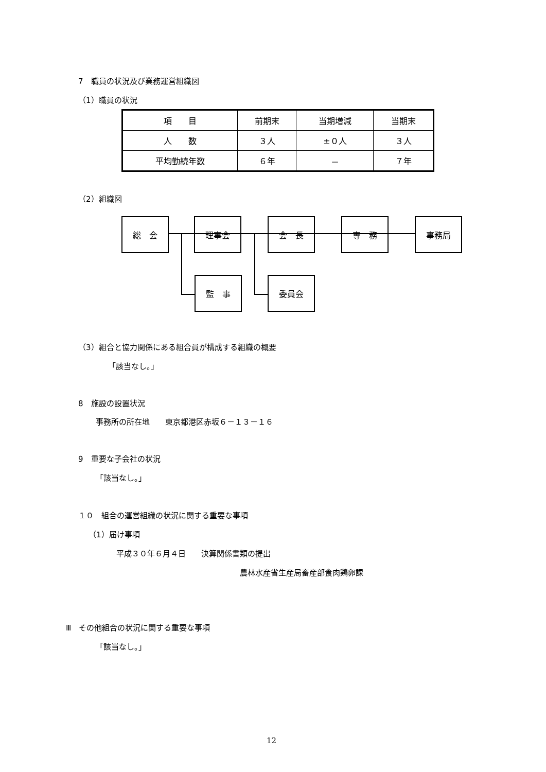7　職員の状況及び業務運営組織図
（1）職員の状況
| 項 目 | 前期末 | 当期増減 | 当期末 |
| 人 数 | ３人 | ±０人 | ３人 |
| 平均勤続年数 | ６年 | － | ７年 |
（2）組織図
総　会 理事会 会　長 専　務 事務局
監　事 委員会
（3）組合と協力関係にある組合員が構成する組織の概要
「該当なし。」
8　施設の設置状況
事務所の所在地　　東京都港区赤坂６－１３－１６
9　重要な子会社の状況
「該当なし。」
１０　組合の運営組織の状況に関する重要な事項
（1）届け事項
平成３０年６月４日　　決算関係書類の提出
農林水産省生産局畜産部食肉鶏卵課
Ⅲ　その他組合の状況に関する重要な事項
「該当なし。」
12